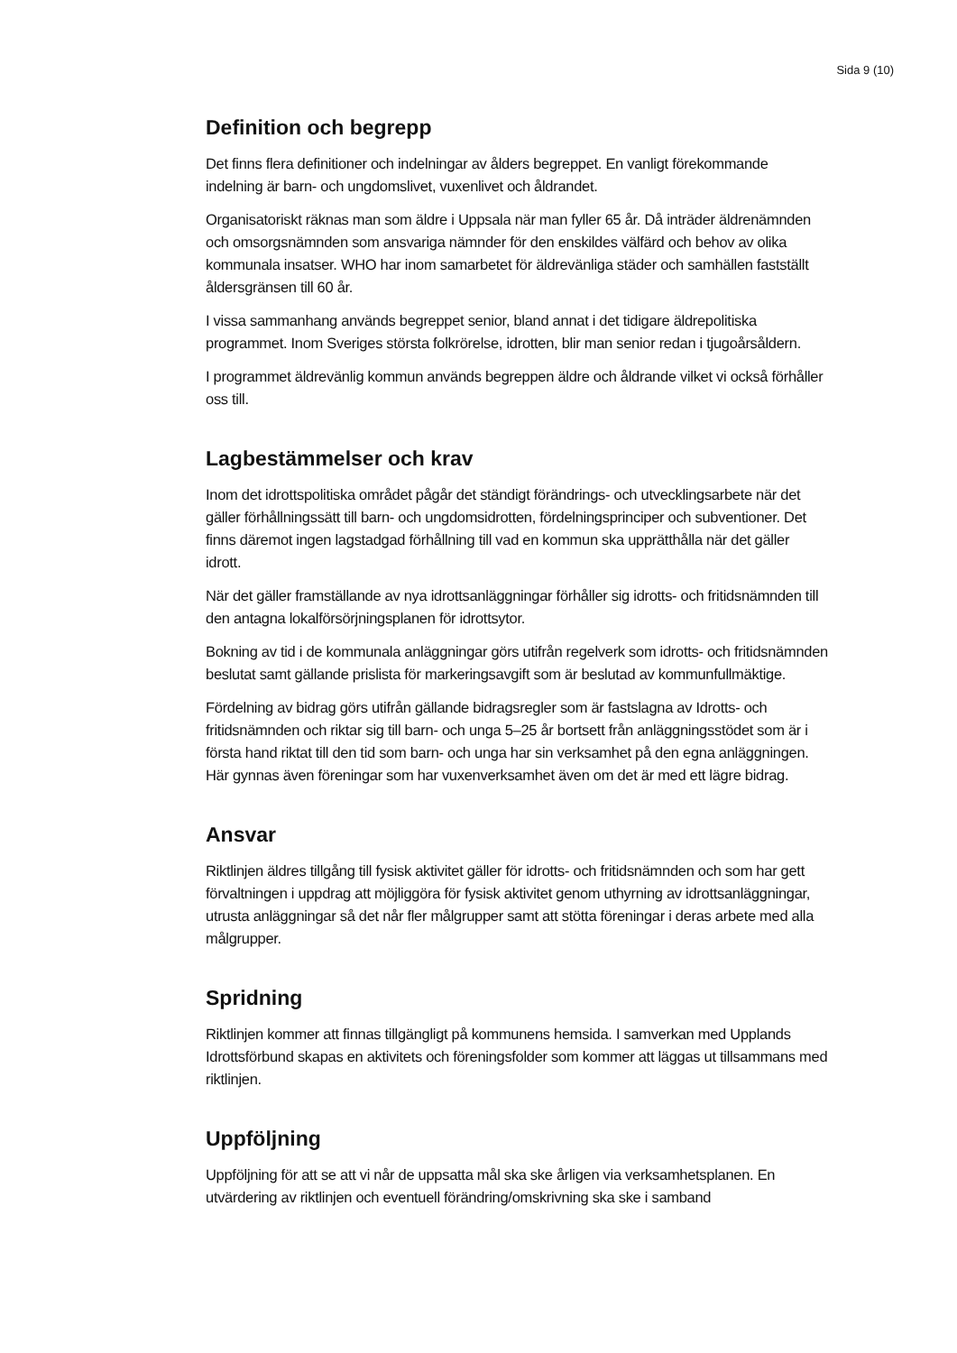Sida 9 (10)
Definition och begrepp
Det finns flera definitioner och indelningar av ålders begreppet. En vanligt förekommande indelning är barn- och ungdomslivet, vuxenlivet och åldrandet.
Organisatoriskt räknas man som äldre i Uppsala när man fyller 65 år. Då inträder äldrenämnden och omsorgsnämnden som ansvariga nämnder för den enskildes välfärd och behov av olika kommunala insatser. WHO har inom samarbetet för äldrevänliga städer och samhällen fastställt åldersgränsen till 60 år.
I vissa sammanhang används begreppet senior, bland annat i det tidigare äldrepolitiska programmet. Inom Sveriges största folkrörelse, idrotten, blir man senior redan i tjugoårsåldern.
I programmet äldrevänlig kommun används begreppen äldre och åldrande vilket vi också förhåller oss till.
Lagbestämmelser och krav
Inom det idrottspolitiska området pågår det ständigt förändrings- och utvecklingsarbete när det gäller förhållningssätt till barn- och ungdomsidrotten, fördelningsprinciper och subventioner. Det finns däremot ingen lagstadgad förhållning till vad en kommun ska upprätthålla när det gäller idrott.
När det gäller framställande av nya idrottsanläggningar förhåller sig idrotts- och fritidsnämnden till den antagna lokalförsörjningsplanen för idrottsytor.
Bokning av tid i de kommunala anläggningar görs utifrån regelverk som idrotts- och fritidsnämnden beslutat samt gällande prislista för markeringsavgift som är beslutad av kommunfullmäktige.
Fördelning av bidrag görs utifrån gällande bidragsregler som är fastslagna av Idrotts- och fritidsnämnden och riktar sig till barn- och unga 5–25 år bortsett från anläggningsstödet som är i första hand riktat till den tid som barn- och unga har sin verksamhet på den egna anläggningen. Här gynnas även föreningar som har vuxenverksamhet även om det är med ett lägre bidrag.
Ansvar
Riktlinjen äldres tillgång till fysisk aktivitet gäller för idrotts- och fritidsnämnden och som har gett förvaltningen i uppdrag att möjliggöra för fysisk aktivitet genom uthyrning av idrottsanläggningar, utrusta anläggningar så det når fler målgrupper samt att stötta föreningar i deras arbete med alla målgrupper.
Spridning
Riktlinjen kommer att finnas tillgängligt på kommunens hemsida. I samverkan med Upplands Idrottsförbund skapas en aktivitets och föreningsfolder som kommer att läggas ut tillsammans med riktlinjen.
Uppföljning
Uppföljning för att se att vi når de uppsatta mål ska ske årligen via verksamhetsplanen. En utvärdering av riktlinjen och eventuell förändring/omskrivning ska ske i samband